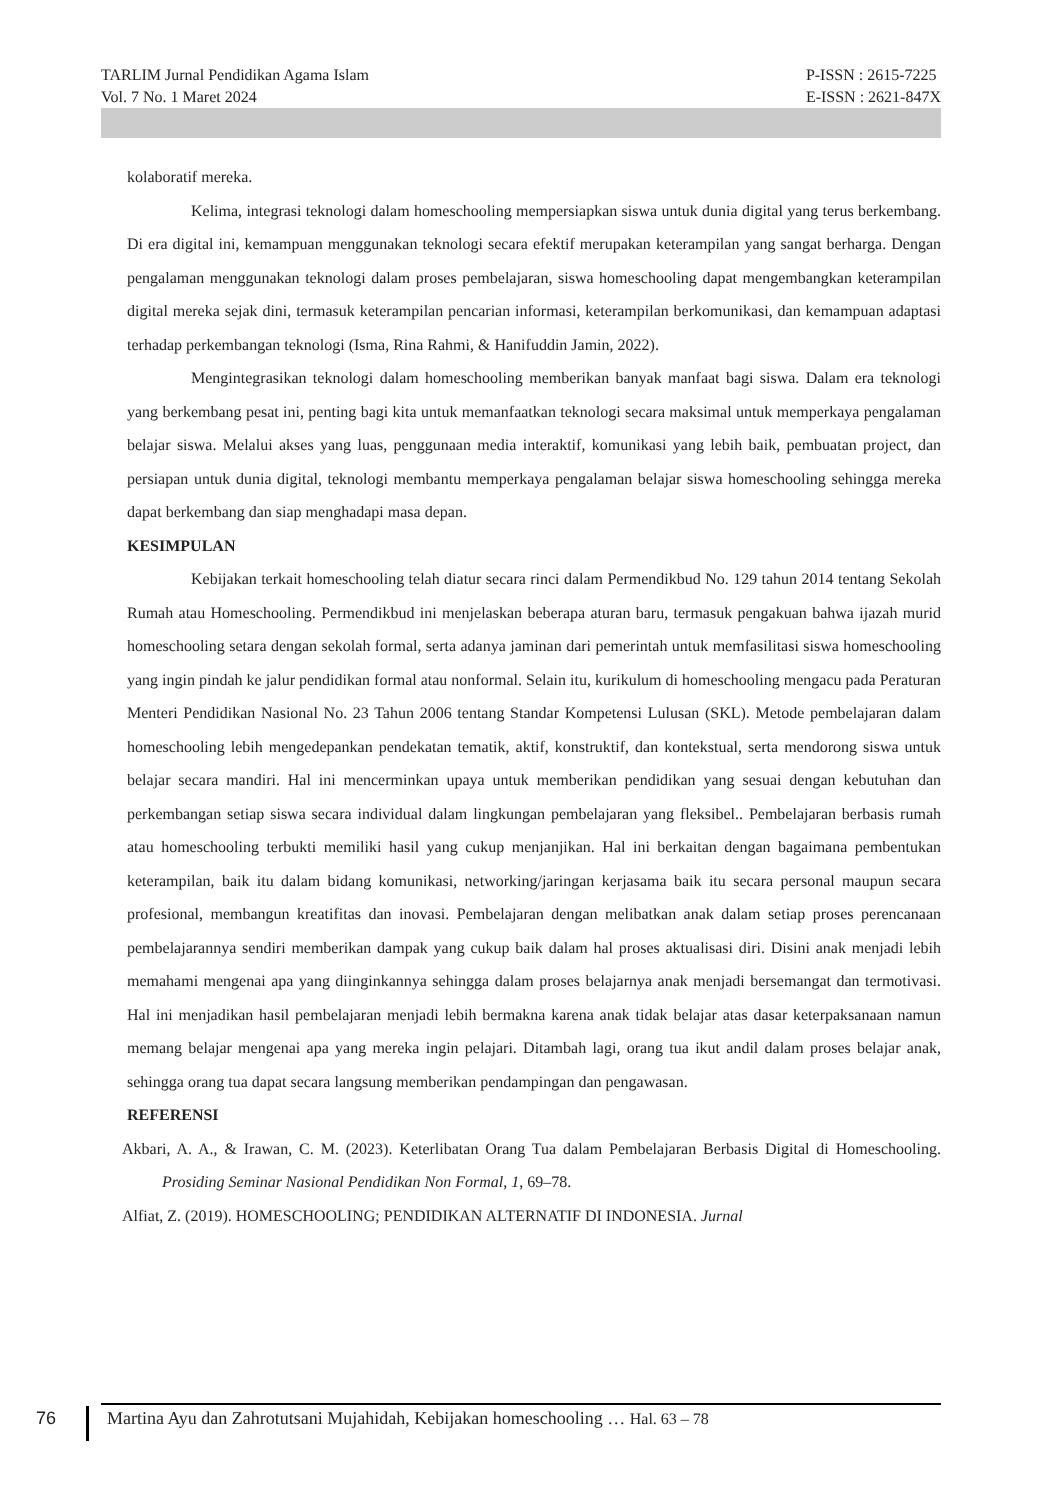P-ISSN : 2615-7225
E-ISSN : 2621-847X
TARLIM Jurnal Pendidikan Agama Islam
Vol. 7 No. 1 Maret 2024
kolaboratif mereka.
Kelima, integrasi teknologi dalam homeschooling mempersiapkan siswa untuk dunia digital yang terus berkembang. Di era digital ini, kemampuan menggunakan teknologi secara efektif merupakan keterampilan yang sangat berharga. Dengan pengalaman menggunakan teknologi dalam proses pembelajaran, siswa homeschooling dapat mengembangkan keterampilan digital mereka sejak dini, termasuk keterampilan pencarian informasi, keterampilan berkomunikasi, dan kemampuan adaptasi terhadap perkembangan teknologi (Isma, Rina Rahmi, & Hanifuddin Jamin, 2022).
Mengintegrasikan teknologi dalam homeschooling memberikan banyak manfaat bagi siswa. Dalam era teknologi yang berkembang pesat ini, penting bagi kita untuk memanfaatkan teknologi secara maksimal untuk memperkaya pengalaman belajar siswa. Melalui akses yang luas, penggunaan media interaktif, komunikasi yang lebih baik, pembuatan project, dan persiapan untuk dunia digital, teknologi membantu memperkaya pengalaman belajar siswa homeschooling sehingga mereka dapat berkembang dan siap menghadapi masa depan.
KESIMPULAN
Kebijakan terkait homeschooling telah diatur secara rinci dalam Permendikbud No. 129 tahun 2014 tentang Sekolah Rumah atau Homeschooling. Permendikbud ini menjelaskan beberapa aturan baru, termasuk pengakuan bahwa ijazah murid homeschooling setara dengan sekolah formal, serta adanya jaminan dari pemerintah untuk memfasilitasi siswa homeschooling yang ingin pindah ke jalur pendidikan formal atau nonformal. Selain itu, kurikulum di homeschooling mengacu pada Peraturan Menteri Pendidikan Nasional No. 23 Tahun 2006 tentang Standar Kompetensi Lulusan (SKL). Metode pembelajaran dalam homeschooling lebih mengedepankan pendekatan tematik, aktif, konstruktif, dan kontekstual, serta mendorong siswa untuk belajar secara mandiri. Hal ini mencerminkan upaya untuk memberikan pendidikan yang sesuai dengan kebutuhan dan perkembangan setiap siswa secara individual dalam lingkungan pembelajaran yang fleksibel.. Pembelajaran berbasis rumah atau homeschooling terbukti memiliki hasil yang cukup menjanjikan. Hal ini berkaitan dengan bagaimana pembentukan keterampilan, baik itu dalam bidang komunikasi, networking/jaringan kerjasama baik itu secara personal maupun secara profesional, membangun kreatifitas dan inovasi. Pembelajaran dengan melibatkan anak dalam setiap proses perencanaan pembelajarannya sendiri memberikan dampak yang cukup baik dalam hal proses aktualisasi diri. Disini anak menjadi lebih memahami mengenai apa yang diinginkannya sehingga dalam proses belajarnya anak menjadi bersemangat dan termotivasi. Hal ini menjadikan hasil pembelajaran menjadi lebih bermakna karena anak tidak belajar atas dasar keterpaksanaan namun memang belajar mengenai apa yang mereka ingin pelajari. Ditambah lagi, orang tua ikut andil dalam proses belajar anak, sehingga orang tua dapat secara langsung memberikan pendampingan dan pengawasan.
REFERENSI
Akbari, A. A., & Irawan, C. M. (2023). Keterlibatan Orang Tua dalam Pembelajaran Berbasis Digital di Homeschooling. Prosiding Seminar Nasional Pendidikan Non Formal, 1, 69–78.
Alfiat, Z. (2019). HOMESCHOOLING; PENDIDIKAN ALTERNATIF DI INDONESIA. Jurnal
76 Martina Ayu dan Zahrotutsani Mujahidah, Kebijakan homeschooling … Hal. 63 – 78